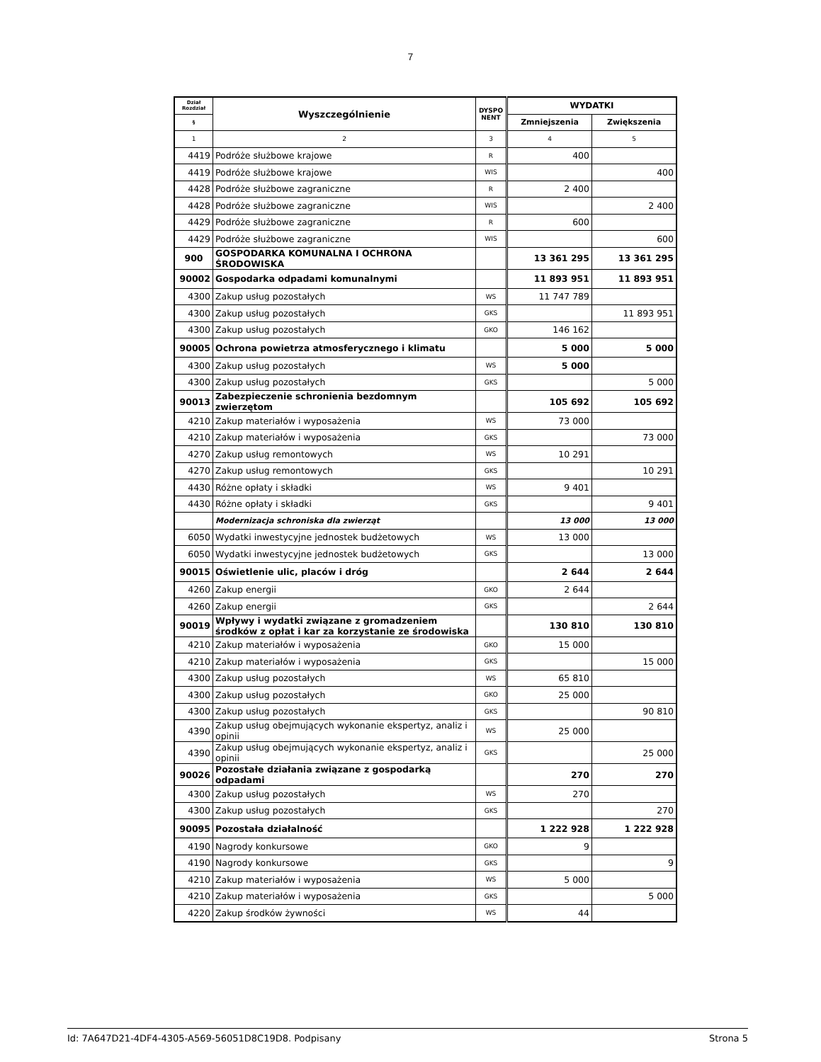7
| Dział Rozdział | Wyszczególnienie | DYSPO NENT | WYDATKI | |
| --- | --- | --- | --- | --- |
| § | | | Zmniejszenia | Zwiększenia |
| 1 | 2 | 3 | 4 | 5 |
| 4419 | Podróże służbowe krajowe | R | 400 | |
| 4419 | Podróże służbowe krajowe | WIS | | 400 |
| 4428 | Podróże służbowe zagraniczne | R | 2 400 | |
| 4428 | Podróże służbowe zagraniczne | WIS | | 2 400 |
| 4429 | Podróże służbowe zagraniczne | R | 600 | |
| 4429 | Podróże służbowe zagraniczne | WIS | | 600 |
| 900 | GOSPODARKA KOMUNALNA I OCHRONA ŚRODOWISKA | | 13 361 295 | 13 361 295 |
| 90002 | Gospodarka odpadami komunalnymi | | 11 893 951 | 11 893 951 |
| 4300 | Zakup usług pozostałych | WS | 11 747 789 | |
| 4300 | Zakup usług pozostałych | GKS | | 11 893 951 |
| 4300 | Zakup usług pozostałych | GKO | 146 162 | |
| 90005 | Ochrona powietrza atmosferycznego i klimatu | | 5 000 | 5 000 |
| 4300 | Zakup usług pozostałych | WS | 5 000 | |
| 4300 | Zakup usług pozostałych | GKS | | 5 000 |
| 90013 | Zabezpieczenie schronienia bezdomnym zwierzętom | | 105 692 | 105 692 |
| 4210 | Zakup materiałów i wyposażenia | WS | 73 000 | |
| 4210 | Zakup materiałów i wyposażenia | GKS | | 73 000 |
| 4270 | Zakup usług remontowych | WS | 10 291 | |
| 4270 | Zakup usług remontowych | GKS | | 10 291 |
| 4430 | Różne opłaty i składki | WS | 9 401 | |
| 4430 | Różne opłaty i składki | GKS | | 9 401 |
| | Modernizacja schroniska dla zwierząt | | 13 000 | 13 000 |
| 6050 | Wydatki inwestycyjne jednostek budżetowych | WS | 13 000 | |
| 6050 | Wydatki inwestycyjne jednostek budżetowych | GKS | | 13 000 |
| 90015 | Oświetlenie ulic, placów i dróg | | 2 644 | 2 644 |
| 4260 | Zakup energii | GKO | 2 644 | |
| 4260 | Zakup energii | GKS | | 2 644 |
| 90019 | Wpływy i wydatki związane z gromadzeniem środków z opłat i kar za korzystanie ze środowiska | | 130 810 | 130 810 |
| 4210 | Zakup materiałów i wyposażenia | GKO | 15 000 | |
| 4210 | Zakup materiałów i wyposażenia | GKS | | 15 000 |
| 4300 | Zakup usług pozostałych | WS | 65 810 | |
| 4300 | Zakup usług pozostałych | GKO | 25 000 | |
| 4300 | Zakup usług pozostałych | GKS | | 90 810 |
| 4390 | Zakup usług obejmujących wykonanie ekspertyz, analiz i opinii | WS | 25 000 | |
| 4390 | Zakup usług obejmujących wykonanie ekspertyz, analiz i opinii | GKS | | 25 000 |
| 90026 | Pozostałe działania związane z gospodarką odpadami | | 270 | 270 |
| 4300 | Zakup usług pozostałych | WS | 270 | |
| 4300 | Zakup usług pozostałych | GKS | | 270 |
| 90095 | Pozostała działalność | | 1 222 928 | 1 222 928 |
| 4190 | Nagrody konkursowe | GKO | 9 | |
| 4190 | Nagrody konkursowe | GKS | | 9 |
| 4210 | Zakup materiałów i wyposażenia | WS | 5 000 | |
| 4210 | Zakup materiałów i wyposażenia | GKS | | 5 000 |
| 4220 | Zakup środków żywności | WS | 44 | |
Id: 7A647D21-4DF4-4305-A569-56051D8C19D8. Podpisany Strona 5